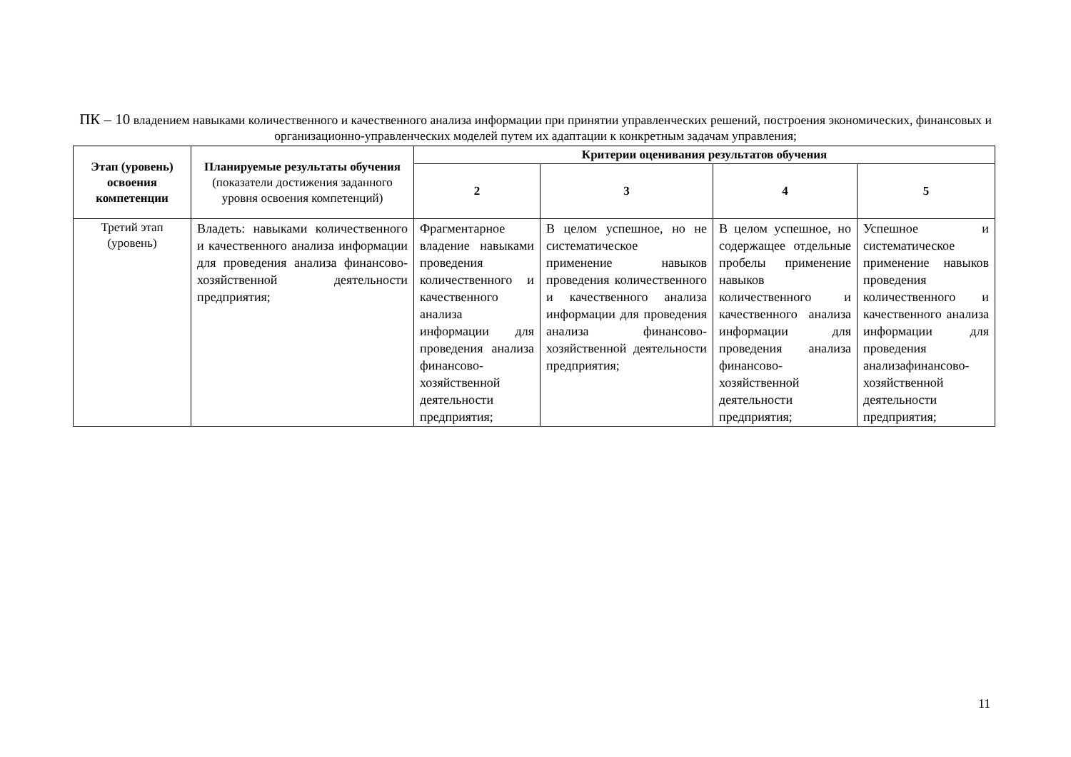ПК – 10 владением навыками количественного и качественного анализа информации при принятии управленческих решений, построения экономических, финансовых и организационно-управленческих моделей путем их адаптации к конкретным задачам управления;
| Этап (уровень) освоения компетенции | Планируемые результаты обучения (показатели достижения заданного уровня освоения компетенций) | Критерии оценивания результатов обучения | | | |
| --- | --- | --- | --- | --- | --- |
| | | 2 | 3 | 4 | 5 |
| Третий этап (уровень) | Владеть: навыками количественного и качественного анализа информации для проведения анализа финансово-хозяйственной деятельности предприятия; | Фрагментарное владение навыками проведения количественного и качественного анализа информации для проведения анализа финансово-хозяйственной деятельности предприятия; | В целом успешное, но не систематическое применение навыков проведения количественного и качественного анализа информации для проведения анализа финансово-хозяйственной деятельности предприятия; | В целом успешное, но содержащее отдельные пробелы применение навыков количественного и качественного анализа информации для проведения анализа финансово-хозяйственной деятельности предприятия; | Успешное и систематическое применение навыков проведения количественного и качественного анализа информации для проведения анализафинансово-хозяйственной деятельности предприятия; |
11